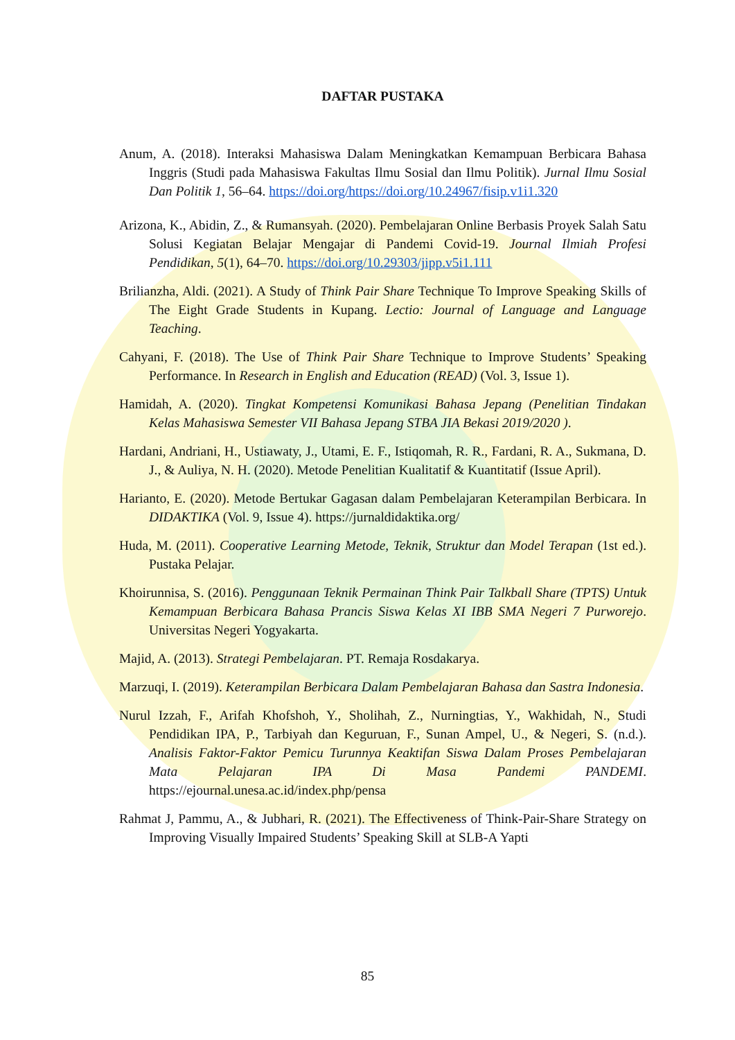DAFTAR PUSTAKA
Anum, A. (2018). Interaksi Mahasiswa Dalam Meningkatkan Kemampuan Berbicara Bahasa Inggris (Studi pada Mahasiswa Fakultas Ilmu Sosial dan Ilmu Politik). Jurnal Ilmu Sosial Dan Politik 1, 56–64. https://doi.org/https://doi.org/10.24967/fisip.v1i1.320
Arizona, K., Abidin, Z., & Rumansyah. (2020). Pembelajaran Online Berbasis Proyek Salah Satu Solusi Kegiatan Belajar Mengajar di Pandemi Covid-19. Journal Ilmiah Profesi Pendidikan, 5(1), 64–70. https://doi.org/10.29303/jipp.v5i1.111
Brilianzha, Aldi. (2021). A Study of Think Pair Share Technique To Improve Speaking Skills of The Eight Grade Students in Kupang. Lectio: Journal of Language and Language Teaching.
Cahyani, F. (2018). The Use of Think Pair Share Technique to Improve Students’ Speaking Performance. In Research in English and Education (READ) (Vol. 3, Issue 1).
Hamidah, A. (2020). Tingkat Kompetensi Komunikasi Bahasa Jepang (Penelitian Tindakan Kelas Mahasiswa Semester VII Bahasa Jepang STBA JIA Bekasi 2019/2020 ).
Hardani, Andriani, H., Ustiawaty, J., Utami, E. F., Istiqomah, R. R., Fardani, R. A., Sukmana, D. J., & Auliya, N. H. (2020). Metode Penelitian Kualitatif & Kuantitatif (Issue April).
Harianto, E. (2020). Metode Bertukar Gagasan dalam Pembelajaran Keterampilan Berbicara. In DIDAKTIKA (Vol. 9, Issue 4). https://jurnaldidaktika.org/
Huda, M. (2011). Cooperative Learning Metode, Teknik, Struktur dan Model Terapan (1st ed.). Pustaka Pelajar.
Khoirunnisa, S. (2016). Penggunaan Teknik Permainan Think Pair Talkball Share (TPTS) Untuk Kemampuan Berbicara Bahasa Prancis Siswa Kelas XI IBB SMA Negeri 7 Purworejo. Universitas Negeri Yogyakarta.
Majid, A. (2013). Strategi Pembelajaran. PT. Remaja Rosdakarya.
Marzuqi, I. (2019). Keterampilan Berbicara Dalam Pembelajaran Bahasa dan Sastra Indonesia.
Nurul Izzah, F., Arifah Khofshoh, Y., Sholihah, Z., Nurningtias, Y., Wakhidah, N., Studi Pendidikan IPA, P., Tarbiyah dan Keguruan, F., Sunan Ampel, U., & Negeri, S. (n.d.). Analisis Faktor-Faktor Pemicu Turunnya Keaktifan Siswa Dalam Proses Pembelajaran Mata Pelajaran IPA Di Masa Pandemi PANDEMI. https://ejournal.unesa.ac.id/index.php/pensa
Rahmat J, Pammu, A., & Jubhari, R. (2021). The Effectiveness of Think-Pair-Share Strategy on Improving Visually Impaired Students’ Speaking Skill at SLB-A Yapti
85